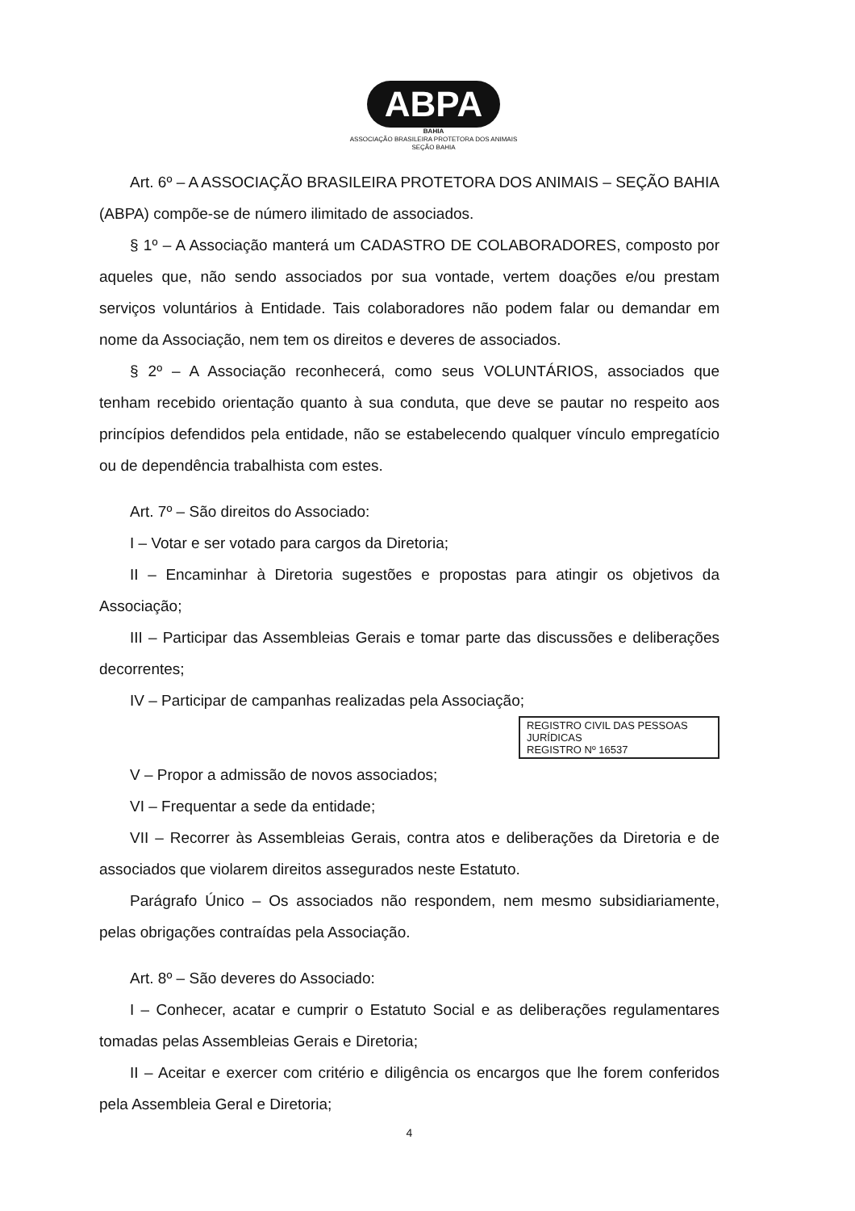ABPA
BAHIA
ASSOCIAÇÃO BRASILEIRA PROTETORA DOS ANIMAIS
SEÇÃO BAHIA
Art. 6º – A ASSOCIAÇÃO BRASILEIRA PROTETORA DOS ANIMAIS – SEÇÃO BAHIA (ABPA) compõe-se de número ilimitado de associados.
§ 1º – A Associação manterá um CADASTRO DE COLABORADORES, composto por aqueles que, não sendo associados por sua vontade, vertem doações e/ou prestam serviços voluntários à Entidade. Tais colaboradores não podem falar ou demandar em nome da Associação, nem tem os direitos e deveres de associados.
§ 2º – A Associação reconhecerá, como seus VOLUNTÁRIOS, associados que tenham recebido orientação quanto à sua conduta, que deve se pautar no respeito aos princípios defendidos pela entidade, não se estabelecendo qualquer vínculo empregatício ou de dependência trabalhista com estes.
Art. 7º – São direitos do Associado:
I – Votar e ser votado para cargos da Diretoria;
II – Encaminhar à Diretoria sugestões e propostas para atingir os objetivos da Associação;
III – Participar das Assembleias Gerais e tomar parte das discussões e deliberações decorrentes;
IV – Participar de campanhas realizadas pela Associação;
REGISTRO CIVIL DAS PESSOAS JURÍDICAS
REGISTRO Nº 16537
V – Propor a admissão de novos associados;
VI – Frequentar a sede da entidade;
VII – Recorrer às Assembleias Gerais, contra atos e deliberações da Diretoria e de associados que violarem direitos assegurados neste Estatuto.
Parágrafo Único – Os associados não respondem, nem mesmo subsidiariamente, pelas obrigações contraídas pela Associação.
Art. 8º – São deveres do Associado:
I – Conhecer, acatar e cumprir o Estatuto Social e as deliberações regulamentares tomadas pelas Assembleias Gerais e Diretoria;
II – Aceitar e exercer com critério e diligência os encargos que lhe forem conferidos pela Assembleia Geral e Diretoria;
4